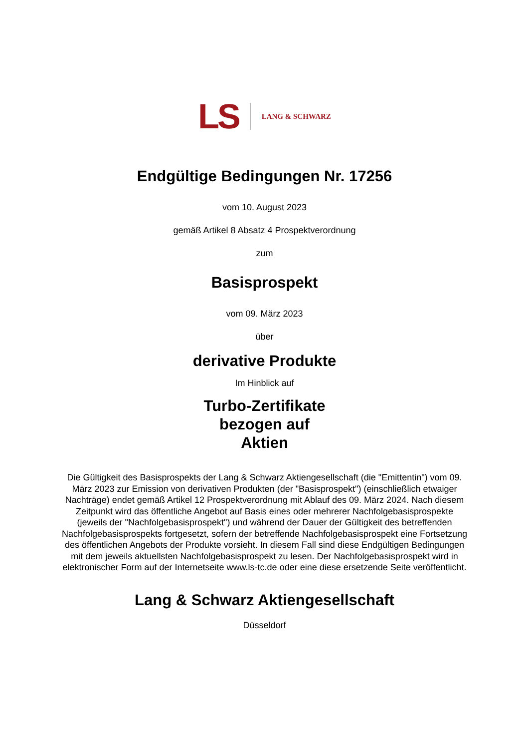LS LANG & SCHWARZ
Endgültige Bedingungen Nr. 17256
vom 10. August 2023
gemäß Artikel 8 Absatz 4 Prospektverordnung
zum
Basisprospekt
vom 09. März 2023
über
derivative Produkte
Im Hinblick auf
Turbo-Zertifikate
bezogen auf
Aktien
Die Gültigkeit des Basisprospekts der Lang & Schwarz Aktiengesellschaft (die "Emittentin") vom 09. März 2023 zur Emission von derivativen Produkten (der "Basisprospekt") (einschließlich etwaiger Nachträge) endet gemäß Artikel 12 Prospektverordnung mit Ablauf des 09. März 2024. Nach diesem Zeitpunkt wird das öffentliche Angebot auf Basis eines oder mehrerer Nachfolgebasisprospekte (jeweils der "Nachfolgebasisprospekt") und während der Dauer der Gültigkeit des betreffenden Nachfolgebasisprospekts fortgesetzt, sofern der betreffende Nachfolgebasisprospekt eine Fortsetzung des öffentlichen Angebots der Produkte vorsieht. In diesem Fall sind diese Endgültigen Bedingungen mit dem jeweils aktuellsten Nachfolgebasisprospekt zu lesen. Der Nachfolgebasisprospekt wird in elektronischer Form auf der Internetseite www.ls-tc.de oder eine diese ersetzende Seite veröffentlicht.
Lang & Schwarz Aktiengesellschaft
Düsseldorf